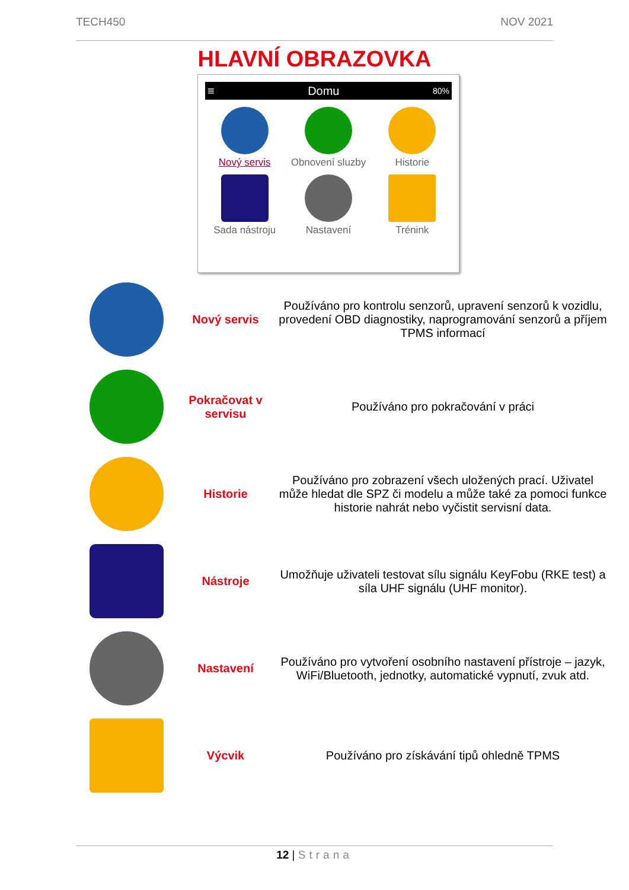TECH450 NOV 2021
HLAVNÍ OBRAZOVKA
≡ Domu 80%
Nový servis
Obnovení sluzby
Historie
Sada nástroju
Nastavení
Trénink
| | Nový servis | Používáno pro kontrolu senzorů, upravení senzorů k vozidlu, provedení OBD diagnostiky, naprogramování senzorů a příjem TPMS informací |
| | Pokračovat v servisu | Používáno pro pokračování v práci |
| | Historie | Používáno pro zobrazení všech uložených prací. Uživatel může hledat dle SPZ či modelu a může také za pomoci funkce historie nahrát nebo vyčistit servisní data. |
| | Nástroje | Umožňuje uživateli testovat sílu signálu KeyFobu (RKE test) a síla UHF signálu (UHF monitor). |
| | Nastavení | Používáno pro vytvoření osobního nastavení přístroje – jazyk, WiFi/Bluetooth, jednotky, automatické vypnutí, zvuk atd. |
| | Výcvik | Používáno pro získávání tipů ohledně TPMS |
12 | Strana